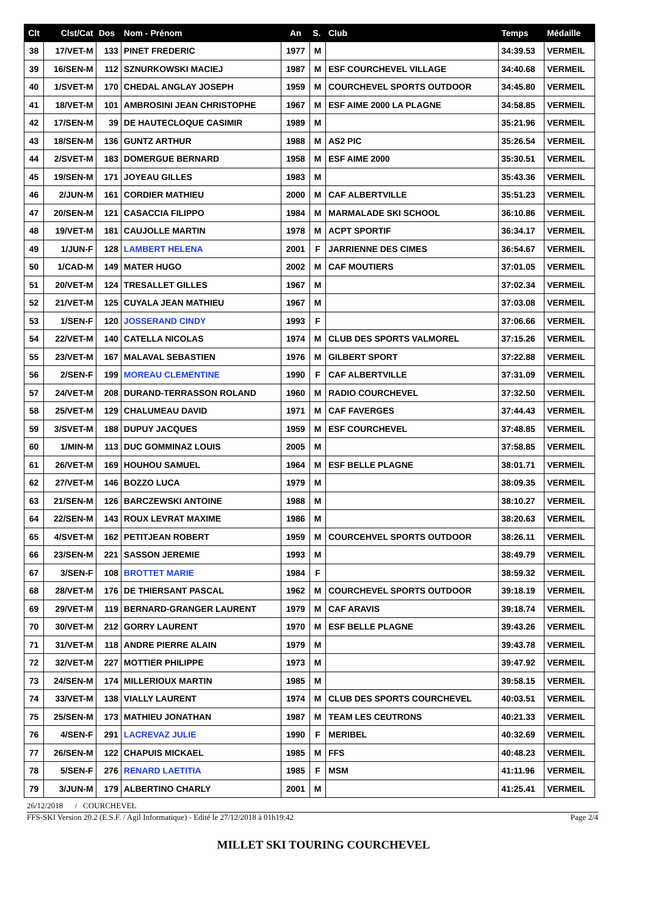| Clt | Clst/Cat | Dos | Nom - Prénom | An | S. | Club | Temps | Médaille |
| --- | --- | --- | --- | --- | --- | --- | --- | --- |
| 38 | 17/VET-M | 133 | PINET FREDERIC | 1977 | M | | 34:39.53 | VERMEIL |
| 39 | 16/SEN-M | 112 | SZNURKOWSKI MACIEJ | 1987 | M | ESF COURCHEVEL VILLAGE | 34:40.68 | VERMEIL |
| 40 | 1/SVET-M | 170 | CHEDAL ANGLAY JOSEPH | 1959 | M | COURCHEVEL SPORTS OUTDOOR | 34:45.80 | VERMEIL |
| 41 | 18/VET-M | 101 | AMBROSINI JEAN CHRISTOPHE | 1967 | M | ESF AIME 2000 LA PLAGNE | 34:58.85 | VERMEIL |
| 42 | 17/SEN-M | 39 | DE HAUTECLOQUE CASIMIR | 1989 | M | | 35:21.96 | VERMEIL |
| 43 | 18/SEN-M | 136 | GUNTZ ARTHUR | 1988 | M | AS2 PIC | 35:26.54 | VERMEIL |
| 44 | 2/SVET-M | 183 | DOMERGUE BERNARD | 1958 | M | ESF AIME 2000 | 35:30.51 | VERMEIL |
| 45 | 19/SEN-M | 171 | JOYEAU GILLES | 1983 | M | | 35:43.36 | VERMEIL |
| 46 | 2/JUN-M | 161 | CORDIER MATHIEU | 2000 | M | CAF ALBERTVILLE | 35:51.23 | VERMEIL |
| 47 | 20/SEN-M | 121 | CASACCIA FILIPPO | 1984 | M | MARMALADE SKI SCHOOL | 36:10.86 | VERMEIL |
| 48 | 19/VET-M | 181 | CAUJOLLE MARTIN | 1978 | M | ACPT SPORTIF | 36:34.17 | VERMEIL |
| 49 | 1/JUN-F | 128 | LAMBERT HELENA | 2001 | F | JARRIENNE DES CIMES | 36:54.67 | VERMEIL |
| 50 | 1/CAD-M | 149 | MATER HUGO | 2002 | M | CAF MOUTIERS | 37:01.05 | VERMEIL |
| 51 | 20/VET-M | 124 | TRESALLET GILLES | 1967 | M | | 37:02.34 | VERMEIL |
| 52 | 21/VET-M | 125 | CUYALA JEAN MATHIEU | 1967 | M | | 37:03.08 | VERMEIL |
| 53 | 1/SEN-F | 120 | JOSSERAND CINDY | 1993 | F | | 37:06.66 | VERMEIL |
| 54 | 22/VET-M | 140 | CATELLA NICOLAS | 1974 | M | CLUB DES SPORTS VALMOREL | 37:15.26 | VERMEIL |
| 55 | 23/VET-M | 167 | MALAVAL SEBASTIEN | 1976 | M | GILBERT SPORT | 37:22.88 | VERMEIL |
| 56 | 2/SEN-F | 199 | MOREAU CLEMENTINE | 1990 | F | CAF ALBERTVILLE | 37:31.09 | VERMEIL |
| 57 | 24/VET-M | 208 | DURAND-TERRASSON ROLAND | 1960 | M | RADIO COURCHEVEL | 37:32.50 | VERMEIL |
| 58 | 25/VET-M | 129 | CHALUMEAU DAVID | 1971 | M | CAF FAVERGES | 37:44.43 | VERMEIL |
| 59 | 3/SVET-M | 188 | DUPUY JACQUES | 1959 | M | ESF COURCHEVEL | 37:48.85 | VERMEIL |
| 60 | 1/MIN-M | 113 | DUC GOMMINAZ LOUIS | 2005 | M | | 37:58.85 | VERMEIL |
| 61 | 26/VET-M | 169 | HOUHOU SAMUEL | 1964 | M | ESF BELLE PLAGNE | 38:01.71 | VERMEIL |
| 62 | 27/VET-M | 146 | BOZZO LUCA | 1979 | M | | 38:09.35 | VERMEIL |
| 63 | 21/SEN-M | 126 | BARCZEWSKI ANTOINE | 1988 | M | | 38:10.27 | VERMEIL |
| 64 | 22/SEN-M | 143 | ROUX LEVRAT MAXIME | 1986 | M | | 38:20.63 | VERMEIL |
| 65 | 4/SVET-M | 162 | PETITJEAN ROBERT | 1959 | M | COURCEHVEL SPORTS OUTDOOR | 38:26.11 | VERMEIL |
| 66 | 23/SEN-M | 221 | SASSON JEREMIE | 1993 | M | | 38:49.79 | VERMEIL |
| 67 | 3/SEN-F | 108 | BROTTET MARIE | 1984 | F | | 38:59.32 | VERMEIL |
| 68 | 28/VET-M | 176 | DE THIERSANT PASCAL | 1962 | M | COURCHEVEL SPORTS OUTDOOR | 39:18.19 | VERMEIL |
| 69 | 29/VET-M | 119 | BERNARD-GRANGER LAURENT | 1979 | M | CAF ARAVIS | 39:18.74 | VERMEIL |
| 70 | 30/VET-M | 212 | GORRY LAURENT | 1970 | M | ESF BELLE PLAGNE | 39:43.26 | VERMEIL |
| 71 | 31/VET-M | 118 | ANDRE PIERRE ALAIN | 1979 | M | | 39:43.78 | VERMEIL |
| 72 | 32/VET-M | 227 | MOTTIER PHILIPPE | 1973 | M | | 39:47.92 | VERMEIL |
| 73 | 24/SEN-M | 174 | MILLERIOUX MARTIN | 1985 | M | | 39:58.15 | VERMEIL |
| 74 | 33/VET-M | 138 | VIALLY LAURENT | 1974 | M | CLUB DES SPORTS COURCHEVEL | 40:03.51 | VERMEIL |
| 75 | 25/SEN-M | 173 | MATHIEU JONATHAN | 1987 | M | TEAM LES CEUTRONS | 40:21.33 | VERMEIL |
| 76 | 4/SEN-F | 291 | LACREVAZ JULIE | 1990 | F | MERIBEL | 40:32.69 | VERMEIL |
| 77 | 26/SEN-M | 122 | CHAPUIS MICKAEL | 1985 | M | FFS | 40:48.23 | VERMEIL |
| 78 | 5/SEN-F | 276 | RENARD LAETITIA | 1985 | F | MSM | 41:11.96 | VERMEIL |
| 79 | 3/JUN-M | 179 | ALBERTINO CHARLY | 2001 | M | | 41:25.41 | VERMEIL |
26/12/2018 / COURCHEVEL
FFS-SKI Version 20.2 (E.S.F. / Agil Informatique) - Edité le 27/12/2018 à 01h19:42 Page 2/4
MILLET SKI TOURING COURCHEVEL